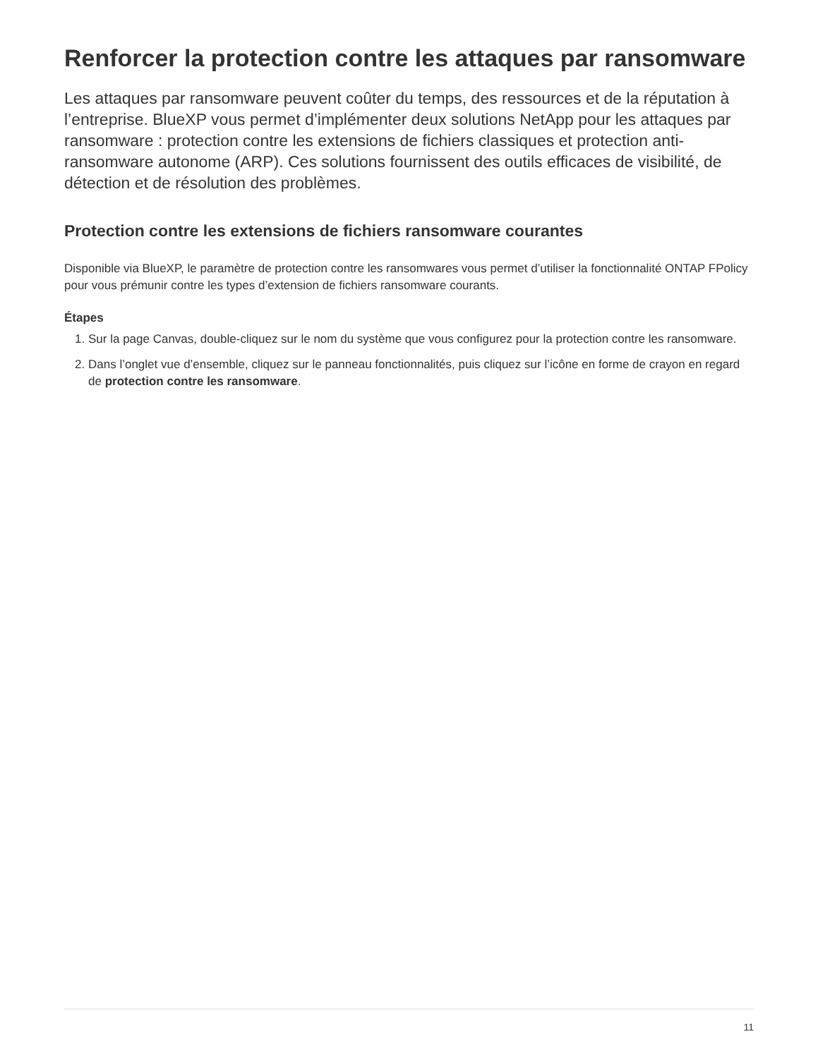Renforcer la protection contre les attaques par ransomware
Les attaques par ransomware peuvent coûter du temps, des ressources et de la réputation à l’entreprise. BlueXP vous permet d’implémenter deux solutions NetApp pour les attaques par ransomware : protection contre les extensions de fichiers classiques et protection anti-ransomware autonome (ARP). Ces solutions fournissent des outils efficaces de visibilité, de détection et de résolution des problèmes.
Protection contre les extensions de fichiers ransomware courantes
Disponible via BlueXP, le paramètre de protection contre les ransomwares vous permet d’utiliser la fonctionnalité ONTAP FPolicy pour vous prémunir contre les types d’extension de fichiers ransomware courants.
Étapes
1. Sur la page Canvas, double-cliquez sur le nom du système que vous configurez pour la protection contre les ransomware.
2. Dans l’onglet vue d’ensemble, cliquez sur le panneau fonctionnalités, puis cliquez sur l’icône en forme de crayon en regard de protection contre les ransomware.
11